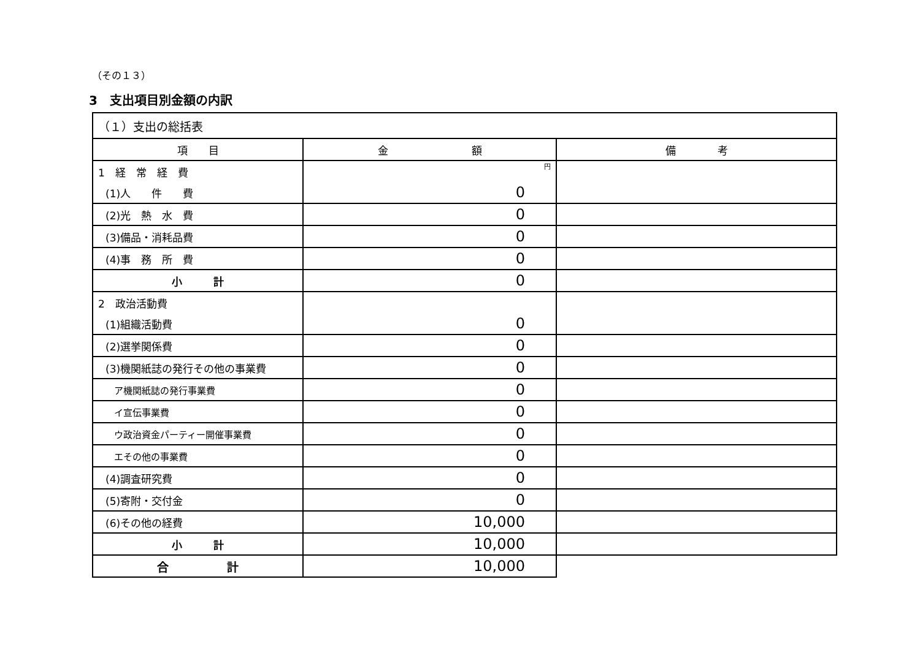（その１３）
3　支出項目別金額の内訳
| （１）支出の総括表 | | |
| 項 目 | 金 額 | 備 考 |
| 1 経 常 経 費 | 円 | |
| (1)人 件 費 | 0 | |
| (2)光 熱 水 費 | 0 | |
| (3)備品・消耗品費 | 0 | |
| (4)事 務 所 費 | 0 | |
| 小 計 | 0 | |
| 2 政治活動費 | | |
| (1)組織活動費 | 0 | |
| (2)選挙関係費 | 0 | |
| (3)機関紙誌の発行その他の事業費 | 0 | |
| ア機関紙誌の発行事業費 | 0 | |
| イ宣伝事業費 | 0 | |
| ウ政治資金パーティー開催事業費 | 0 | |
| エその他の事業費 | 0 | |
| (4)調査研究費 | 0 | |
| (5)寄附・交付金 | 0 | |
| (6)その他の経費 | 10,000 | |
| 小 計 | 10,000 | |
| 合 計 | 10,000 | |